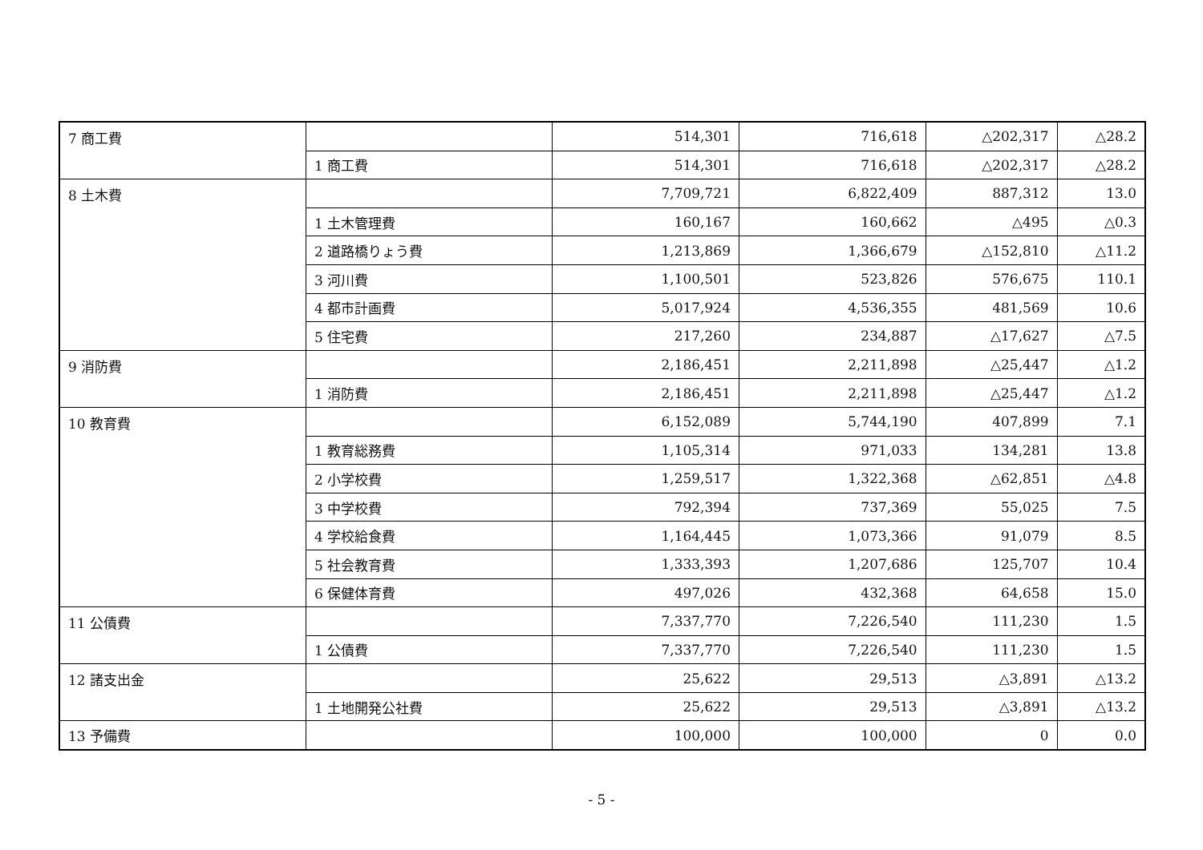| 7 商工費 | | 514,301 | 716,618 | △202,317 | △28.2 |
| | 1 商工費 | 514,301 | 716,618 | △202,317 | △28.2 |
| 8 土木費 | | 7,709,721 | 6,822,409 | 887,312 | 13.0 |
| | 1 土木管理費 | 160,167 | 160,662 | △495 | △0.3 |
| | 2 道路橋りょう費 | 1,213,869 | 1,366,679 | △152,810 | △11.2 |
| | 3 河川費 | 1,100,501 | 523,826 | 576,675 | 110.1 |
| | 4 都市計画費 | 5,017,924 | 4,536,355 | 481,569 | 10.6 |
| | 5 住宅費 | 217,260 | 234,887 | △17,627 | △7.5 |
| 9 消防費 | | 2,186,451 | 2,211,898 | △25,447 | △1.2 |
| | 1 消防費 | 2,186,451 | 2,211,898 | △25,447 | △1.2 |
| 10 教育費 | | 6,152,089 | 5,744,190 | 407,899 | 7.1 |
| | 1 教育総務費 | 1,105,314 | 971,033 | 134,281 | 13.8 |
| | 2 小学校費 | 1,259,517 | 1,322,368 | △62,851 | △4.8 |
| | 3 中学校費 | 792,394 | 737,369 | 55,025 | 7.5 |
| | 4 学校給食費 | 1,164,445 | 1,073,366 | 91,079 | 8.5 |
| | 5 社会教育費 | 1,333,393 | 1,207,686 | 125,707 | 10.4 |
| | 6 保健体育費 | 497,026 | 432,368 | 64,658 | 15.0 |
| 11 公債費 | | 7,337,770 | 7,226,540 | 111,230 | 1.5 |
| | 1 公債費 | 7,337,770 | 7,226,540 | 111,230 | 1.5 |
| 12 諸支出金 | | 25,622 | 29,513 | △3,891 | △13.2 |
| | 1 土地開発公社費 | 25,622 | 29,513 | △3,891 | △13.2 |
| 13 予備費 | | 100,000 | 100,000 | 0 | 0.0 |
- 5 -